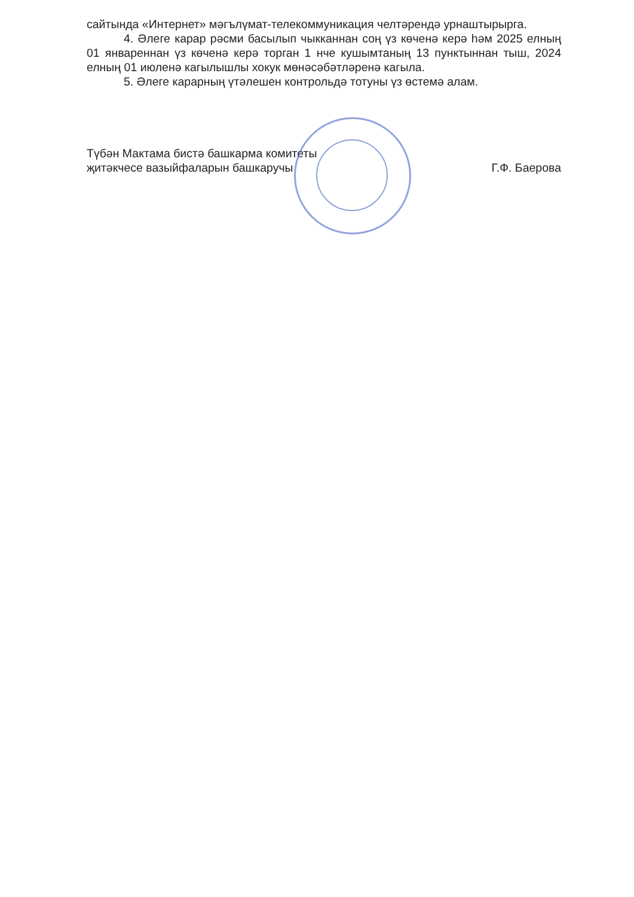сайтында «Интернет» мәгълүмат-телекоммуникация челтәрендә урнаштырырга.
4. Әлеге карар рәсми басылып чыкканнан соң үз көченә керә һәм 2025 елның 01 январеннан үз көченә керә торган 1 нче кушымтаның 13 пунктыннан тыш, 2024 елның 01 июленә кагылышлы хокук мөнәсәбәтләренә кагыла.
5. Әлеге карарның үтәлешен контрольдә тотуны үз өстемә алам.
Түбән Мактама бистә башкарма комитеты
җитәкчесе вазыйфаларын башкаручы
Г.Ф. Баерова